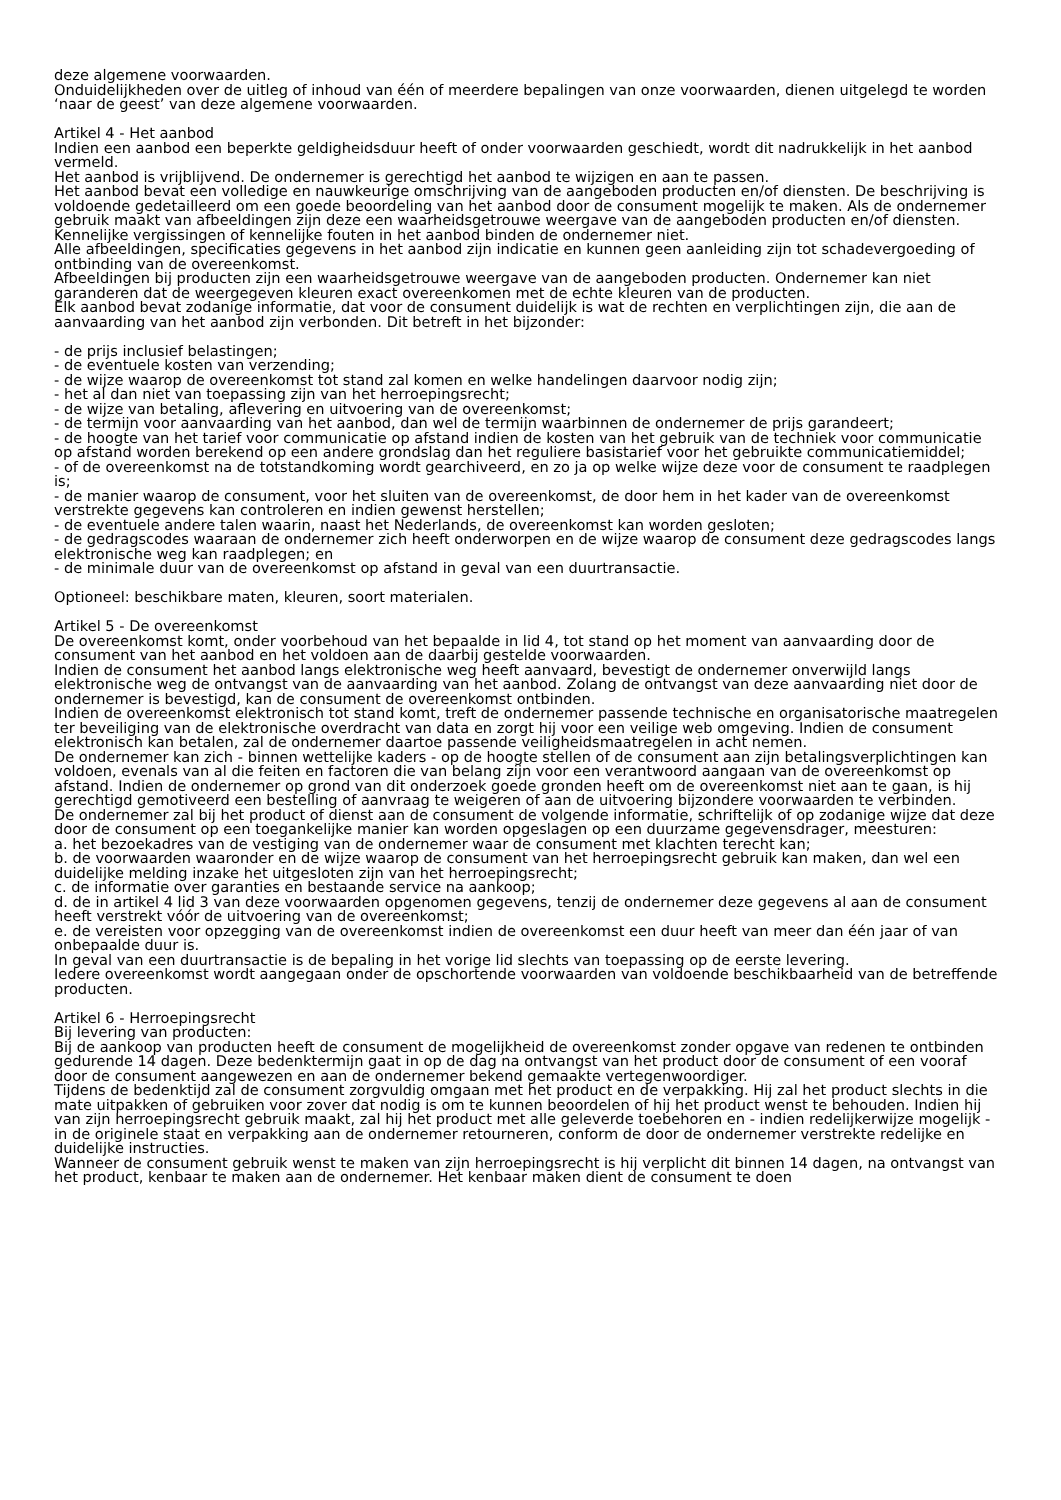deze algemene voorwaarden.
Onduidelijkheden over de uitleg of inhoud van één of meerdere bepalingen van onze voorwaarden, dienen uitgelegd te worden ‘naar de geest’ van deze algemene voorwaarden.
Artikel 4 - Het aanbod
Indien een aanbod een beperkte geldigheidsduur heeft of onder voorwaarden geschiedt, wordt dit nadrukkelijk in het aanbod vermeld.
Het aanbod is vrijblijvend. De ondernemer is gerechtigd het aanbod te wijzigen en aan te passen.
Het aanbod bevat een volledige en nauwkeurige omschrijving van de aangeboden producten en/of diensten. De beschrijving is voldoende gedetailleerd om een goede beoordeling van het aanbod door de consument mogelijk te maken. Als de ondernemer gebruik maakt van afbeeldingen zijn deze een waarheidsgetrouwe weergave van de aangeboden producten en/of diensten. Kennelijke vergissingen of kennelijke fouten in het aanbod binden de ondernemer niet.
Alle afbeeldingen, specificaties gegevens in het aanbod zijn indicatie en kunnen geen aanleiding zijn tot schadevergoeding of ontbinding van de overeenkomst.
Afbeeldingen bij producten zijn een waarheidsgetrouwe weergave van de aangeboden producten. Ondernemer kan niet garanderen dat de weergegeven kleuren exact overeenkomen met de echte kleuren van de producten.
Elk aanbod bevat zodanige informatie, dat voor de consument duidelijk is wat de rechten en verplichtingen zijn, die aan de aanvaarding van het aanbod zijn verbonden. Dit betreft in het bijzonder:
- de prijs inclusief belastingen;
- de eventuele kosten van verzending;
- de wijze waarop de overeenkomst tot stand zal komen en welke handelingen daarvoor nodig zijn;
- het al dan niet van toepassing zijn van het herroepingsrecht;
- de wijze van betaling, aflevering en uitvoering van de overeenkomst;
- de termijn voor aanvaarding van het aanbod, dan wel de termijn waarbinnen de ondernemer de prijs garandeert;
- de hoogte van het tarief voor communicatie op afstand indien de kosten van het gebruik van de techniek voor communicatie op afstand worden berekend op een andere grondslag dan het reguliere basistarief voor het gebruikte communicatiemiddel;
- of de overeenkomst na de totstandkoming wordt gearchiveerd, en zo ja op welke wijze deze voor de consument te raadplegen is;
- de manier waarop de consument, voor het sluiten van de overeenkomst, de door hem in het kader van de overeenkomst verstrekte gegevens kan controleren en indien gewenst herstellen;
- de eventuele andere talen waarin, naast het Nederlands, de overeenkomst kan worden gesloten;
- de gedragscodes waaraan de ondernemer zich heeft onderworpen en de wijze waarop de consument deze gedragscodes langs elektronische weg kan raadplegen; en
- de minimale duur van de overeenkomst op afstand in geval van een duurtransactie.
Optioneel: beschikbare maten, kleuren, soort materialen.
Artikel 5 - De overeenkomst
De overeenkomst komt, onder voorbehoud van het bepaalde in lid 4, tot stand op het moment van aanvaarding door de consument van het aanbod en het voldoen aan de daarbij gestelde voorwaarden.
Indien de consument het aanbod langs elektronische weg heeft aanvaard, bevestigt de ondernemer onverwijld langs elektronische weg de ontvangst van de aanvaarding van het aanbod. Zolang de ontvangst van deze aanvaarding niet door de ondernemer is bevestigd, kan de consument de overeenkomst ontbinden.
Indien de overeenkomst elektronisch tot stand komt, treft de ondernemer passende technische en organisatorische maatregelen ter beveiliging van de elektronische overdracht van data en zorgt hij voor een veilige web omgeving. Indien de consument elektronisch kan betalen, zal de ondernemer daartoe passende veiligheidsmaatregelen in acht nemen.
De ondernemer kan zich - binnen wettelijke kaders - op de hoogte stellen of de consument aan zijn betalingsverplichtingen kan voldoen, evenals van al die feiten en factoren die van belang zijn voor een verantwoord aangaan van de overeenkomst op afstand. Indien de ondernemer op grond van dit onderzoek goede gronden heeft om de overeenkomst niet aan te gaan, is hij gerechtigd gemotiveerd een bestelling of aanvraag te weigeren of aan de uitvoering bijzondere voorwaarden te verbinden.
De ondernemer zal bij het product of dienst aan de consument de volgende informatie, schriftelijk of op zodanige wijze dat deze door de consument op een toegankelijke manier kan worden opgeslagen op een duurzame gegevensdrager, meesturen:
a. het bezoekadres van de vestiging van de ondernemer waar de consument met klachten terecht kan;
b. de voorwaarden waaronder en de wijze waarop de consument van het herroepingsrecht gebruik kan maken, dan wel een duidelijke melding inzake het uitgesloten zijn van het herroepingsrecht;
c. de informatie over garanties en bestaande service na aankoop;
d. de in artikel 4 lid 3 van deze voorwaarden opgenomen gegevens, tenzij de ondernemer deze gegevens al aan de consument heeft verstrekt vóór de uitvoering van de overeenkomst;
e. de vereisten voor opzegging van de overeenkomst indien de overeenkomst een duur heeft van meer dan één jaar of van onbepaalde duur is.
In geval van een duurtransactie is de bepaling in het vorige lid slechts van toepassing op de eerste levering.
Iedere overeenkomst wordt aangegaan onder de opschortende voorwaarden van voldoende beschikbaarheid van de betreffende producten.
Artikel 6 - Herroepingsrecht
Bij levering van producten:
Bij de aankoop van producten heeft de consument de mogelijkheid de overeenkomst zonder opgave van redenen te ontbinden gedurende 14 dagen. Deze bedenktermijn gaat in op de dag na ontvangst van het product door de consument of een vooraf door de consument aangewezen en aan de ondernemer bekend gemaakte vertegenwoordiger.
Tijdens de bedenktijd zal de consument zorgvuldig omgaan met het product en de verpakking. Hij zal het product slechts in die mate uitpakken of gebruiken voor zover dat nodig is om te kunnen beoordelen of hij het product wenst te behouden. Indien hij van zijn herroepingsrecht gebruik maakt, zal hij het product met alle geleverde toebehoren en - indien redelijkerwijze mogelijk - in de originele staat en verpakking aan de ondernemer retourneren, conform de door de ondernemer verstrekte redelijke en duidelijke instructies.
Wanneer de consument gebruik wenst te maken van zijn herroepingsrecht is hij verplicht dit binnen 14 dagen, na ontvangst van het product, kenbaar te maken aan de ondernemer. Het kenbaar maken dient de consument te doen